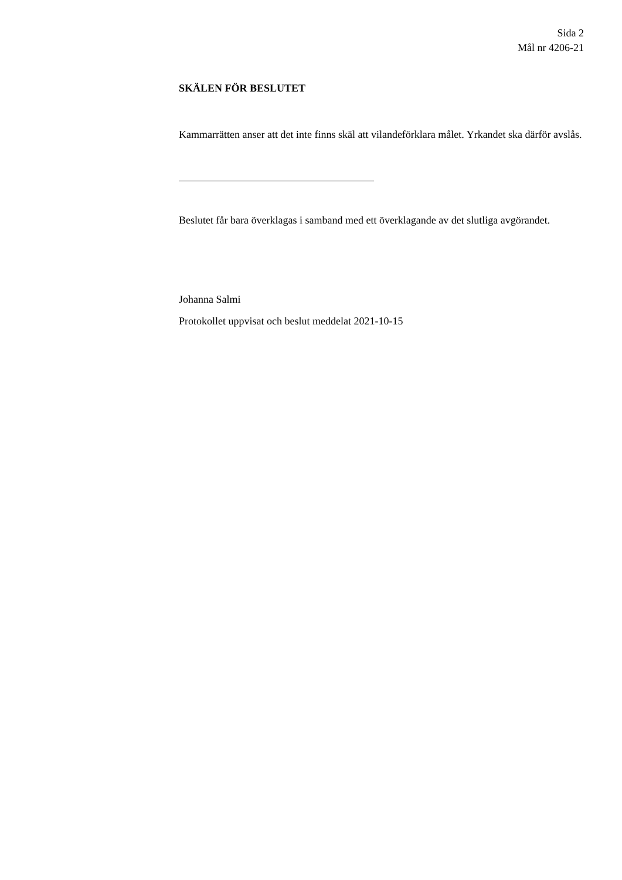Sida 2
Mål nr 4206-21
SKÄLEN FÖR BESLUTET
Kammarrätten anser att det inte finns skäl att vilandeförklara målet. Yrkandet ska därför avslås.
Beslutet får bara överklagas i samband med ett överklagande av det slutliga avgörandet.
Johanna Salmi
Protokollet uppvisat och beslut meddelat 2021-10-15